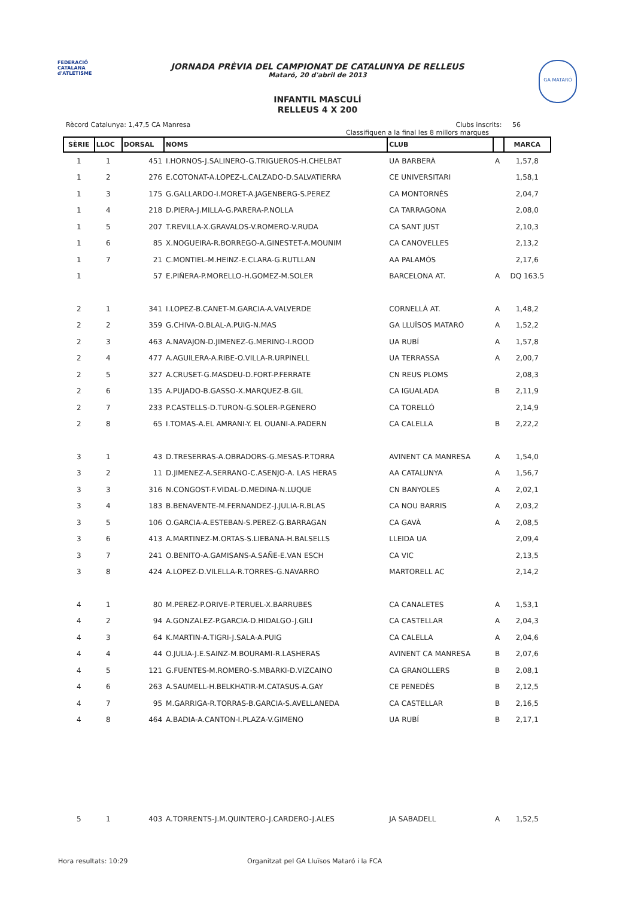FEDERACIÓ CATALANA d'ATLETISME
GA MATARÓ
JORNADA PRÈVIA DEL CAMPIONAT DE CATALUNYA DE RELLEUS
Mataró, 20 d'abril de 2013
INFANTIL MASCULÍ
RELLEUS 4 X 200
Rècord Catalunya: 1,47,5 CA Manresa Clubs inscrits: 56
Classifiquen a la final les 8 millors marques
| SÈRIE | LLOC | DORSAL | NOMS | CLUB | | MARCA |
| --- | --- | --- | --- | --- | --- | --- |
| 1 | 1 | 451 | I.HORNOS-J.SALINERO-G.TRIGUEROS-H.CHELBAT | UA BARBERÀ | A | 1,57,8 |
| 1 | 2 | 276 | E.COTONAT-A.LOPEZ-L.CALZADO-D.SALVATIERRA | CE UNIVERSITARI | | 1,58,1 |
| 1 | 3 | 175 | G.GALLARDO-I.MORET-A.JAGENBERG-S.PEREZ | CA MONTORNÈS | | 2,04,7 |
| 1 | 4 | 218 | D.PIERA-J.MILLA-G.PARERA-P.NOLLA | CA TARRAGONA | | 2,08,0 |
| 1 | 5 | 207 | T.REVILLA-X.GRAVALOS-V.ROMERO-V.RUDA | CA SANT JUST | | 2,10,3 |
| 1 | 6 | 85 | X.NOGUEIRA-R.BORREGO-A.GINESTET-A.MOUNIM | CA CANOVELLES | | 2,13,2 |
| 1 | 7 | 21 | C.MONTIEL-M.HEINZ-E.CLARA-G.RUTLLAN | AA PALAMÓS | | 2,17,6 |
| 1 | | 57 | E.PIÑERA-P.MORELLO-H.GOMEZ-M.SOLER | BARCELONA AT. | A | DQ 163.5 |
| 2 | 1 | 341 | I.LOPEZ-B.CANET-M.GARCIA-A.VALVERDE | CORNELLÀ AT. | A | 1,48,2 |
| 2 | 2 | 359 | G.CHIVA-O.BLAL-A.PUIG-N.MAS | GA LLUÏSOS MATARÓ | A | 1,52,2 |
| 2 | 3 | 463 | A.NAVAJON-D.JIMENEZ-G.MERINO-I.ROOD | UA RUBÍ | A | 1,57,8 |
| 2 | 4 | 477 | A.AGUILERA-A.RIBE-O.VILLA-R.URPINELL | UA TERRASSA | A | 2,00,7 |
| 2 | 5 | 327 | A.CRUSET-G.MASDEU-D.FORT-P.FERRATE | CN REUS PLOMS | | 2,08,3 |
| 2 | 6 | 135 | A.PUJADO-B.GASSO-X.MARQUEZ-B.GIL | CA IGUALADA | B | 2,11,9 |
| 2 | 7 | 233 | P.CASTELLS-D.TURON-G.SOLER-P.GENERO | CA TORELLÓ | | 2,14,9 |
| 2 | 8 | 65 | I.TOMAS-A.EL AMRANI-Y. EL OUANI-A.PADERN | CA CALELLA | B | 2,22,2 |
| 3 | 1 | 43 | D.TRESERRAS-A.OBRADORS-G.MESAS-P.TORRA | AVINENT CA MANRESA | A | 1,54,0 |
| 3 | 2 | 11 | D.JIMENEZ-A.SERRANO-C.ASENJO-A. LAS HERAS | AA CATALUNYA | A | 1,56,7 |
| 3 | 3 | 316 | N.CONGOST-F.VIDAL-D.MEDINA-N.LUQUE | CN BANYOLES | A | 2,02,1 |
| 3 | 4 | 183 | B.BENAVENTE-M.FERNANDEZ-J.JULIA-R.BLAS | CA NOU BARRIS | A | 2,03,2 |
| 3 | 5 | 106 | O.GARCIA-A.ESTEBAN-S.PEREZ-G.BARRAGAN | CA GAVÀ | A | 2,08,5 |
| 3 | 6 | 413 | A.MARTINEZ-M.ORTAS-S.LIEBANA-H.BALSELLS | LLEIDA UA | | 2,09,4 |
| 3 | 7 | 241 | O.BENITO-A.GAMISANS-A.SAÑE-E.VAN ESCH | CA VIC | | 2,13,5 |
| 3 | 8 | 424 | A.LOPEZ-D.VILELLA-R.TORRES-G.NAVARRO | MARTORELL AC | | 2,14,2 |
| 4 | 1 | 80 | M.PEREZ-P.ORIVE-P.TERUEL-X.BARRUBES | CA CANALETES | A | 1,53,1 |
| 4 | 2 | 94 | A.GONZALEZ-P.GARCIA-D.HIDALGO-J.GILI | CA CASTELLAR | A | 2,04,3 |
| 4 | 3 | 64 | K.MARTIN-A.TIGRI-J.SALA-A.PUIG | CA CALELLA | A | 2,04,6 |
| 4 | 4 | 44 | O.JULIA-J.E.SAINZ-M.BOURAMI-R.LASHERAS | AVINENT CA MANRESA | B | 2,07,6 |
| 4 | 5 | 121 | G.FUENTES-M.ROMERO-S.MBARKI-D.VIZCAINO | CA GRANOLLERS | B | 2,08,1 |
| 4 | 6 | 263 | A.SAUMELL-H.BELKHATIR-M.CATASUS-A.GAY | CE PENEDÈS | B | 2,12,5 |
| 4 | 7 | 95 | M.GARRIGA-R.TORRAS-B.GARCIA-S.AVELLANEDA | CA CASTELLAR | B | 2,16,5 |
| 4 | 8 | 464 | A.BADIA-A.CANTON-I.PLAZA-V.GIMENO | UA RUBÍ | B | 2,17,1 |
| 5 | 1 | 403 | A.TORRENTS-J.M.QUINTERO-J.CARDERO-J.ALES | JA SABADELL | A | 1,52,5 |
Hora resultats: 10:29 Organitzat pel GA Lluïsos Mataró i la FCA